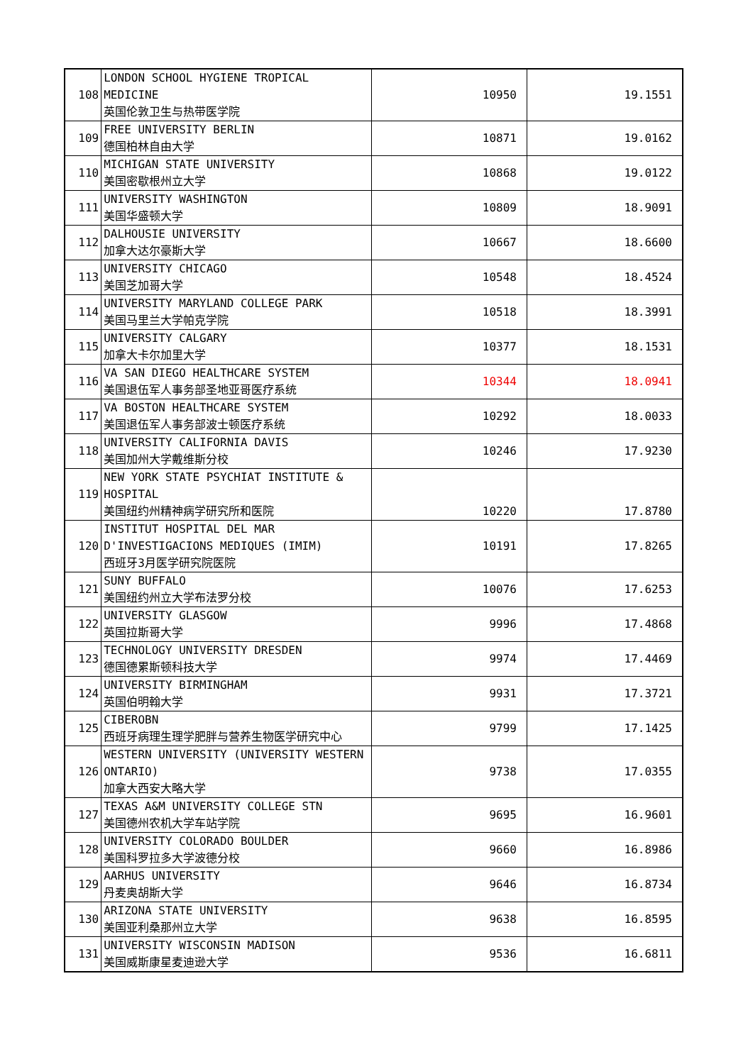| 108 | LONDON SCHOOL HYGIENE TROPICAL MEDICINE 英国伦敦卫生与热带医学院 | 10950 | 19.1551 |
| 109 | FREE UNIVERSITY BERLIN 德国柏林自由大学 | 10871 | 19.0162 |
| 110 | MICHIGAN STATE UNIVERSITY 美国密歇根州立大学 | 10868 | 19.0122 |
| 111 | UNIVERSITY WASHINGTON 美国华盛顿大学 | 10809 | 18.9091 |
| 112 | DALHOUSIE UNIVERSITY 加拿大达尔豪斯大学 | 10667 | 18.6600 |
| 113 | UNIVERSITY CHICAGO 美国芝加哥大学 | 10548 | 18.4524 |
| 114 | UNIVERSITY MARYLAND COLLEGE PARK 美国马里兰大学帕克学院 | 10518 | 18.3991 |
| 115 | UNIVERSITY CALGARY 加拿大卡尔加里大学 | 10377 | 18.1531 |
| 116 | VA SAN DIEGO HEALTHCARE SYSTEM 美国退伍军人事务部圣地亚哥医疗系统 | 10344 | 18.0941 |
| 117 | VA BOSTON HEALTHCARE SYSTEM 美国退伍军人事务部波士顿医疗系统 | 10292 | 18.0033 |
| 118 | UNIVERSITY CALIFORNIA DAVIS 美国加州大学戴维斯分校 | 10246 | 17.9230 |
| 119 | NEW YORK STATE PSYCHIAT INSTITUTE & HOSPITAL 美国纽约州精神病学研究所和医院 | 10220 | 17.8780 |
| 120 | INSTITUT HOSPITAL DEL MAR D'INVESTIGACIONS MEDIQUES (IMIM) 西班牙3月医学研究院医院 | 10191 | 17.8265 |
| 121 | SUNY BUFFALO 美国纽约州立大学布法罗分校 | 10076 | 17.6253 |
| 122 | UNIVERSITY GLASGOW 英国拉斯哥大学 | 9996 | 17.4868 |
| 123 | TECHNOLOGY UNIVERSITY DRESDEN 德国德累斯顿科技大学 | 9974 | 17.4469 |
| 124 | UNIVERSITY BIRMINGHAM 英国伯明翰大学 | 9931 | 17.3721 |
| 125 | CIBEROBN 西班牙病理生理学肥胖与营养生物医学研究中心 | 9799 | 17.1425 |
| 126 | WESTERN UNIVERSITY (UNIVERSITY WESTERN ONTARIO) 加拿大西安大略大学 | 9738 | 17.0355 |
| 127 | TEXAS A&M UNIVERSITY COLLEGE STN 美国德州农机大学车站学院 | 9695 | 16.9601 |
| 128 | UNIVERSITY COLORADO BOULDER 美国科罗拉多大学波德分校 | 9660 | 16.8986 |
| 129 | AARHUS UNIVERSITY 丹麦奥胡斯大学 | 9646 | 16.8734 |
| 130 | ARIZONA STATE UNIVERSITY 美国亚利桑那州立大学 | 9638 | 16.8595 |
| 131 | UNIVERSITY WISCONSIN MADISON 美国威斯康星麦迪逊大学 | 9536 | 16.6811 |